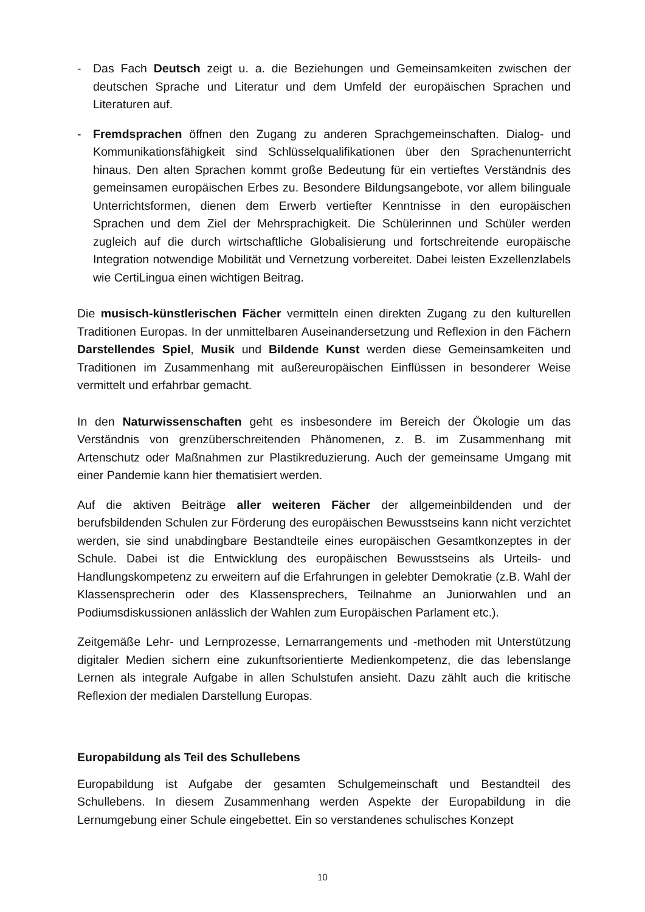- Das Fach Deutsch zeigt u. a. die Beziehungen und Gemeinsamkeiten zwischen der deutschen Sprache und Literatur und dem Umfeld der europäischen Sprachen und Literaturen auf.
- Fremdsprachen öffnen den Zugang zu anderen Sprachgemeinschaften. Dialog- und Kommunikationsfähigkeit sind Schlüsselqualifikationen über den Sprachenunterricht hinaus. Den alten Sprachen kommt große Bedeutung für ein vertieftes Verständnis des gemeinsamen europäischen Erbes zu. Besondere Bildungsangebote, vor allem bilinguale Unterrichtsformen, dienen dem Erwerb vertiefter Kenntnisse in den europäischen Sprachen und dem Ziel der Mehrsprachigkeit. Die Schülerinnen und Schüler werden zugleich auf die durch wirtschaftliche Globalisierung und fortschreitende europäische Integration notwendige Mobilität und Vernetzung vorbereitet. Dabei leisten Exzellenzlabels wie CertiLingua einen wichtigen Beitrag.
Die musisch-künstlerischen Fächer vermitteln einen direkten Zugang zu den kulturellen Traditionen Europas. In der unmittelbaren Auseinandersetzung und Reflexion in den Fächern Darstellendes Spiel, Musik und Bildende Kunst werden diese Gemeinsamkeiten und Traditionen im Zusammenhang mit außereuropäischen Einflüssen in besonderer Weise vermittelt und erfahrbar gemacht.
In den Naturwissenschaften geht es insbesondere im Bereich der Ökologie um das Verständnis von grenzüberschreitenden Phänomenen, z. B. im Zusammenhang mit Artenschutz oder Maßnahmen zur Plastikreduzierung. Auch der gemeinsame Umgang mit einer Pandemie kann hier thematisiert werden.
Auf die aktiven Beiträge aller weiteren Fächer der allgemeinbildenden und der berufsbildenden Schulen zur Förderung des europäischen Bewusstseins kann nicht verzichtet werden, sie sind unabdingbare Bestandteile eines europäischen Gesamtkonzeptes in der Schule. Dabei ist die Entwicklung des europäischen Bewusstseins als Urteils- und Handlungskompetenz zu erweitern auf die Erfahrungen in gelebter Demokratie (z.B. Wahl der Klassensprecherin oder des Klassensprechers, Teilnahme an Juniorwahlen und an Podiumsdiskussionen anlässlich der Wahlen zum Europäischen Parlament etc.).
Zeitgemäße Lehr- und Lernprozesse, Lernarrangements und -methoden mit Unterstützung digitaler Medien sichern eine zukunftsorientierte Medienkompetenz, die das lebenslange Lernen als integrale Aufgabe in allen Schulstufen ansieht. Dazu zählt auch die kritische Reflexion der medialen Darstellung Europas.
Europabildung als Teil des Schullebens
Europabildung ist Aufgabe der gesamten Schulgemeinschaft und Bestandteil des Schullebens. In diesem Zusammenhang werden Aspekte der Europabildung in die Lernumgebung einer Schule eingebettet. Ein so verstandenes schulisches Konzept
10